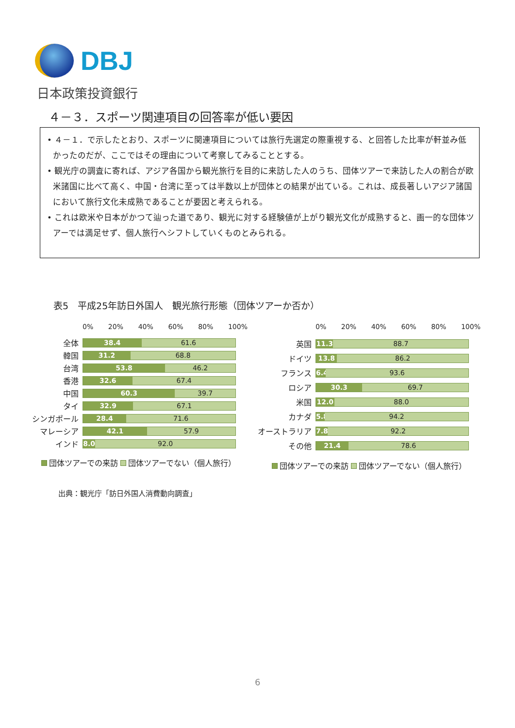DBJ
日本政策投資銀行
４－３．スポーツ関連項目の回答率が低い要因
• ４－１．で示したとおり、スポーツに関連項目については旅行先選定の際重視する、と回答した比率が軒並み低かったのだが、ここではその理由について考察してみることとする。
• 観光庁の調査に寄れば、アジア各国から観光旅行を目的に来訪した人のうち、団体ツアーで来訪した人の割合が欧米諸国に比べて高く、中国・台湾に至っては半数以上が団体との結果が出ている。これは、成長著しいアジア諸国において旅行文化未成熟であることが要因と考えられる。
• これは欧米や日本がかつて辿った道であり、観光に対する経験値が上がり観光文化が成熟すると、画一的な団体ツアーでは満足せず、個人旅行へシフトしていくものとみられる。
表5　平成25年訪日外国人　観光旅行形態（団体ツアーか否か）
0% 20% 40% 60% 80% 100%
全体
38.4 61.6
韓国
31.2 68.8
台湾
53.8 46.2
香港
32.6 67.4
中国
60.3 39.7
タイ
32.9 67.1
シンガポール
28.4 71.6
マレーシア
42.1 57.9
インド
8.0 92.0
団体ツアーでの来訪 団体ツアーでない（個人旅行）
0% 20% 40% 60% 80% 100%
英国
11.3 88.7
ドイツ
13.8 86.2
フランス
6.4 93.6
ロシア
30.3 69.7
米国
12.0 88.0
カナダ
5.8 94.2
オーストラリア
7.8 92.2
その他
21.4 78.6
団体ツアーでの来訪 団体ツアーでない（個人旅行）
出典：観光庁「訪日外国人消費動向調査」
6